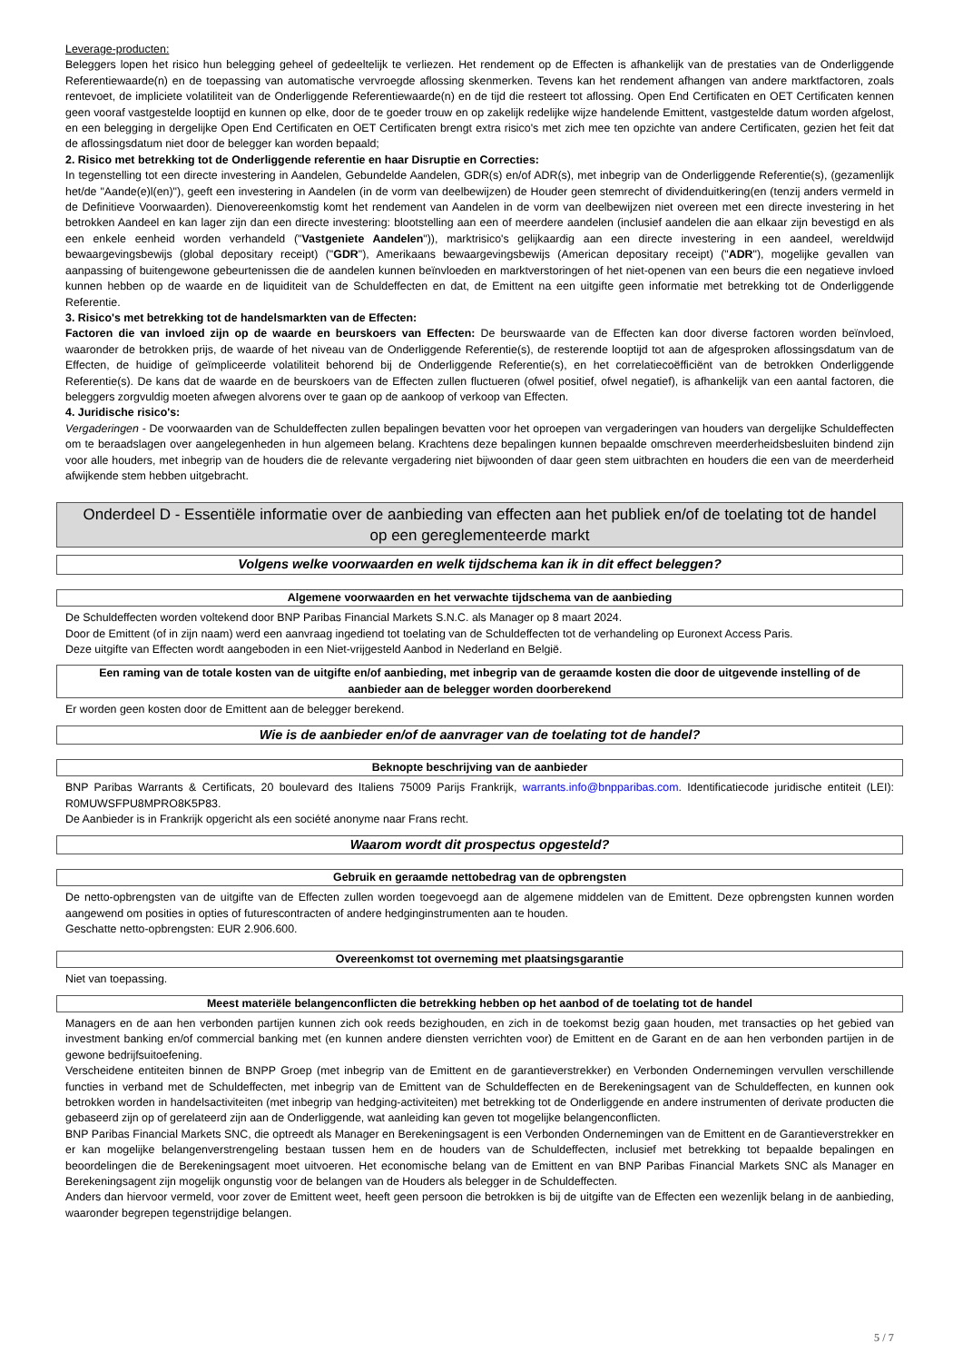Leverage-producten:
Beleggers lopen het risico hun belegging geheel of gedeeltelijk te verliezen. Het rendement op de Effecten is afhankelijk van de prestaties van de Onderliggende Referentiewaarde(n) en de toepassing van automatische vervroegde aflossing skenmerken. Tevens kan het rendement afhangen van andere marktfactoren, zoals rentevoet, de impliciete volatiliteit van de Onderliggende Referentiewaarde(n) en de tijd die resteert tot aflossing. Open End Certificaten en OET Certificaten kennen geen vooraf vastgestelde looptijd en kunnen op elke, door de te goeder trouw en op zakelijk redelijke wijze handelende Emittent, vastgestelde datum worden afgelost, en een belegging in dergelijke Open End Certificaten en OET Certificaten brengt extra risico's met zich mee ten opzichte van andere Certificaten, gezien het feit dat de aflossingsdatum niet door de belegger kan worden bepaald;
2. Risico met betrekking tot de Onderliggende referentie en haar Disruptie en Correcties:
In tegenstelling tot een directe investering in Aandelen, Gebundelde Aandelen, GDR(s) en/of ADR(s), met inbegrip van de Onderliggende Referentie(s), (gezamenlijk het/de "Aande(e)l(en)"), geeft een investering in Aandelen (in de vorm van deelbewijzen) de Houder geen stemrecht of dividenduitkering(en (tenzij anders vermeld in de Definitieve Voorwaarden). Dienovereenkomstig komt het rendement van Aandelen in de vorm van deelbewijzen niet overeen met een directe investering in het betrokken Aandeel en kan lager zijn dan een directe investering: blootstelling aan een of meerdere aandelen (inclusief aandelen die aan elkaar zijn bevestigd en als een enkele eenheid worden verhandeld ("Vastgeniete Aandelen")), marktrisico's gelijkaardig aan een directe investering in een aandeel, wereldwijd bewaargevingsbewijs (global depositary receipt) ("GDR"), Amerikaans bewaargevingsbewijs (American depositary receipt) ("ADR"), mogelijke gevallen van aanpassing of buitengewone gebeurtenissen die de aandelen kunnen beïnvloeden en marktverstoringen of het niet-openen van een beurs die een negatieve invloed kunnen hebben op de waarde en de liquiditeit van de Schuldeffecten en dat, de Emittent na een uitgifte geen informatie met betrekking tot de Onderliggende Referentie.
3. Risico's met betrekking tot de handelsmarkten van de Effecten:
Factoren die van invloed zijn op de waarde en beurskoers van Effecten: De beurswaarde van de Effecten kan door diverse factoren worden beïnvloed, waaronder de betrokken prijs, de waarde of het niveau van de Onderliggende Referentie(s), de resterende looptijd tot aan de afgesproken aflossingsdatum van de Effecten, de huidige of geïmpliceerde volatiliteit behorend bij de Onderliggende Referentie(s), en het correlatiecoëfficiënt van de betrokken Onderliggende Referentie(s). De kans dat de waarde en de beurskoers van de Effecten zullen fluctueren (ofwel positief, ofwel negatief), is afhankelijk van een aantal factoren, die beleggers zorgvuldig moeten afwegen alvorens over te gaan op de aankoop of verkoop van Effecten.
4. Juridische risico's:
Vergaderingen - De voorwaarden van de Schuldeffecten zullen bepalingen bevatten voor het oproepen van vergaderingen van houders van dergelijke Schuldeffecten om te beraadslagen over aangelegenheden in hun algemeen belang. Krachtens deze bepalingen kunnen bepaalde omschreven meerderheidsbesluiten bindend zijn voor alle houders, met inbegrip van de houders die de relevante vergadering niet bijwoonden of daar geen stem uitbrachten en houders die een van de meerderheid afwijkende stem hebben uitgebracht.
Onderdeel D - Essentiële informatie over de aanbieding van effecten aan het publiek en/of de toelating tot de handel op een gereglementeerde markt
Volgens welke voorwaarden en welk tijdschema kan ik in dit effect beleggen?
Algemene voorwaarden en het verwachte tijdschema van de aanbieding
De Schuldeffecten worden voltekend door BNP Paribas Financial Markets S.N.C. als Manager op 8 maart 2024.
Door de Emittent (of in zijn naam) werd een aanvraag ingediend tot toelating van de Schuldeffecten tot de verhandeling op Euronext Access Paris.
Deze uitgifte van Effecten wordt aangeboden in een Niet-vrijgesteld Aanbod in Nederland en België.
Een raming van de totale kosten van de uitgifte en/of aanbieding, met inbegrip van de geraamde kosten die door de uitgevende instelling of de aanbieder aan de belegger worden doorberekend
Er worden geen kosten door de Emittent aan de belegger berekend.
Wie is de aanbieder en/of de aanvrager van de toelating tot de handel?
Beknopte beschrijving van de aanbieder
BNP Paribas Warrants & Certificats, 20 boulevard des Italiens 75009 Parijs Frankrijk, warrants.info@bnpparibas.com. Identificatiecode juridische entiteit (LEI): R0MUWSFPU8MPRO8K5P83.
De Aanbieder is in Frankrijk opgericht als een société anonyme naar Frans recht.
Waarom wordt dit prospectus opgesteld?
Gebruik en geraamde nettobedrag van de opbrengsten
De netto-opbrengsten van de uitgifte van de Effecten zullen worden toegevoegd aan de algemene middelen van de Emittent. Deze opbrengsten kunnen worden aangewend om posities in opties of futurescontracten of andere hedginginstrumenten aan te houden.
Geschatte netto-opbrengsten: EUR 2.906.600.
Overeenkomst tot overneming met plaatsingsgarantie
Niet van toepassing.
Meest materiële belangenconflicten die betrekking hebben op het aanbod of de toelating tot de handel
Managers en de aan hen verbonden partijen kunnen zich ook reeds bezighouden, en zich in de toekomst bezig gaan houden, met transacties op het gebied van investment banking en/of commercial banking met (en kunnen andere diensten verrichten voor) de Emittent en de Garant en de aan hen verbonden partijen in de gewone bedrijfsuitoefening.
Verscheidene entiteiten binnen de BNPP Groep (met inbegrip van de Emittent en de garantieverstrekker) en Verbonden Ondernemingen vervullen verschillende functies in verband met de Schuldeffecten, met inbegrip van de Emittent van de Schuldeffecten en de Berekeningsagent van de Schuldeffecten, en kunnen ook betrokken worden in handelsactiviteiten (met inbegrip van hedging-activiteiten) met betrekking tot de Onderliggende en andere instrumenten of derivate producten die gebaseerd zijn op of gerelateerd zijn aan de Onderliggende, wat aanleiding kan geven tot mogelijke belangenconflicten.
BNP Paribas Financial Markets SNC, die optreedt als Manager en Berekeningsagent is een Verbonden Ondernemingen van de Emittent en de Garantieverstrekker en er kan mogelijke belangenverstrengeling bestaan tussen hem en de houders van de Schuldeffecten, inclusief met betrekking tot bepaalde bepalingen en beoordelingen die de Berekeningsagent moet uitvoeren. Het economische belang van de Emittent en van BNP Paribas Financial Markets SNC als Manager en Berekeningsagent zijn mogelijk ongunstig voor de belangen van de Houders als belegger in de Schuldeffecten.
Anders dan hiervoor vermeld, voor zover de Emittent weet, heeft geen persoon die betrokken is bij de uitgifte van de Effecten een wezenlijk belang in de aanbieding, waaronder begrepen tegenstrijdige belangen.
5 / 7